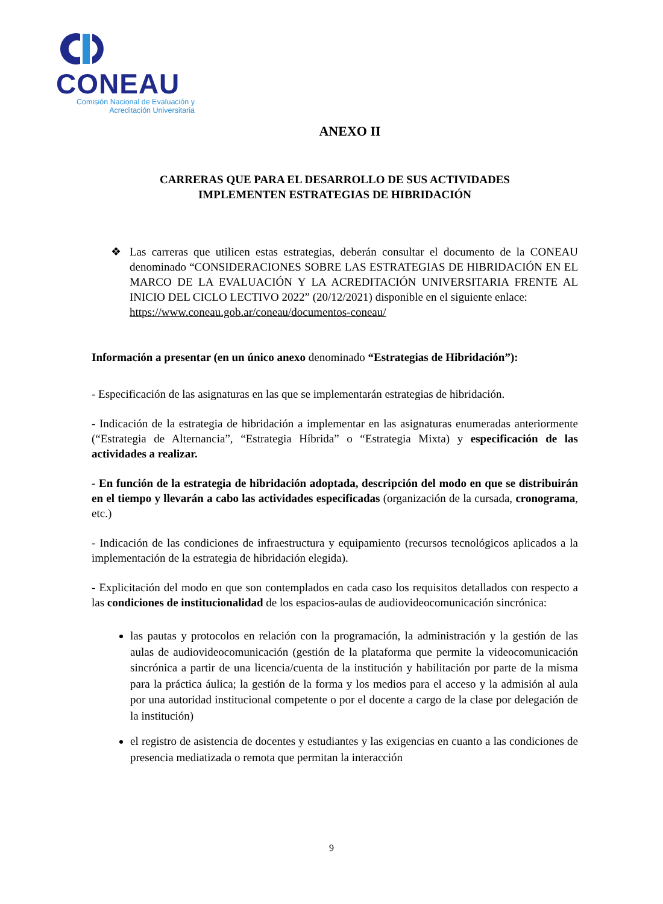CONEAU
Comisión Nacional de Evaluación y
Acreditación Universitaria
ANEXO II
CARRERAS QUE PARA EL DESARROLLO DE SUS ACTIVIDADES
IMPLEMENTEN ESTRATEGIAS DE HIBRIDACIÓN
❖ Las carreras que utilicen estas estrategias, deberán consultar el documento de la CONEAU denominado “CONSIDERACIONES SOBRE LAS ESTRATEGIAS DE HIBRIDACIÓN EN EL MARCO DE LA EVALUACIÓN Y LA ACREDITACIÓN UNIVERSITARIA FRENTE AL INICIO DEL CICLO LECTIVO 2022” (20/12/2021) disponible en el siguiente enlace:
https://www.coneau.gob.ar/coneau/documentos-coneau/
Información a presentar (en un único anexo denominado “Estrategias de Hibridación”):
- Especificación de las asignaturas en las que se implementarán estrategias de hibridación.
- Indicación de la estrategia de hibridación a implementar en las asignaturas enumeradas anteriormente (“Estrategia de Alternancia”, “Estrategia Híbrida” o “Estrategia Mixta) y especificación de las actividades a realizar.
- En función de la estrategia de hibridación adoptada, descripción del modo en que se distribuirán en el tiempo y llevarán a cabo las actividades especificadas (organización de la cursada, cronograma, etc.)
- Indicación de las condiciones de infraestructura y equipamiento (recursos tecnológicos aplicados a la implementación de la estrategia de hibridación elegida).
- Explicitación del modo en que son contemplados en cada caso los requisitos detallados con respecto a las condiciones de institucionalidad de los espacios-aulas de audiovideocomunicación sincrónica:
las pautas y protocolos en relación con la programación, la administración y la gestión de las aulas de audiovideocomunicación (gestión de la plataforma que permite la videocomunicación sincrónica a partir de una licencia/cuenta de la institución y habilitación por parte de la misma para la práctica áulica; la gestión de la forma y los medios para el acceso y la admisión al aula por una autoridad institucional competente o por el docente a cargo de la clase por delegación de la institución)
el registro de asistencia de docentes y estudiantes y las exigencias en cuanto a las condiciones de presencia mediatizada o remota que permitan la interacción
9